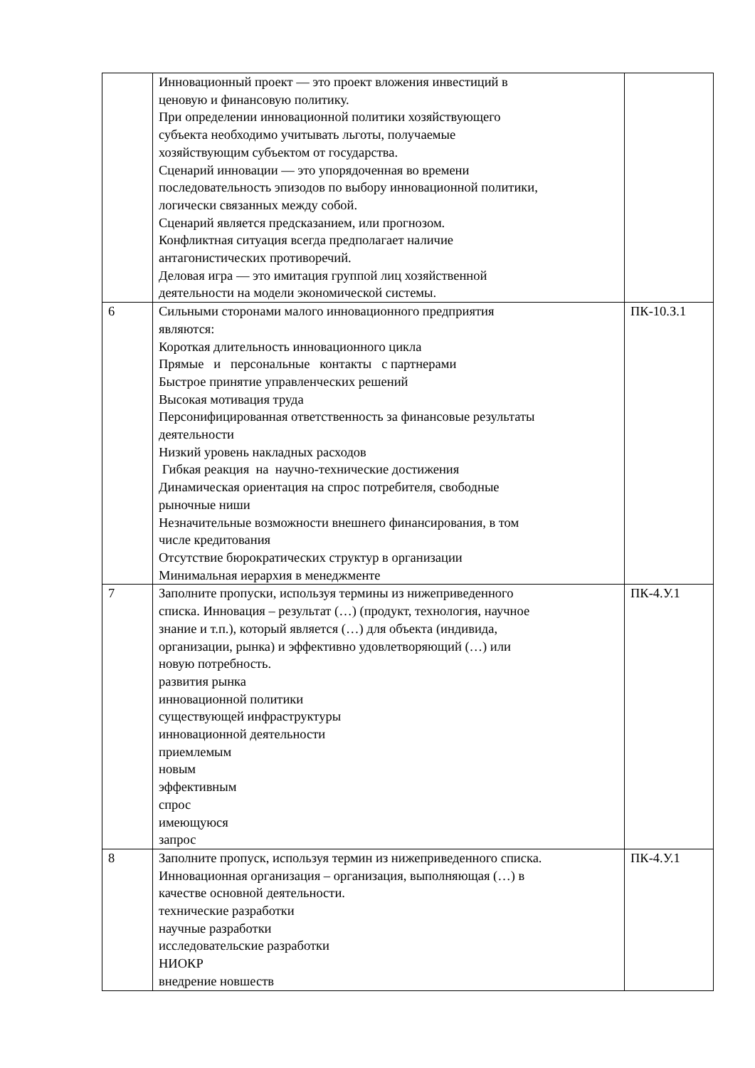| | Инновационный проект — это проект вложения инвестиций в ценовую и финансовую политику. При определении инновационной политики хозяйствующего субъекта необходимо учитывать льготы, получаемые хозяйствующим субъектом от государства. Сценарий инновации — это упорядоченная во времени последовательность эпизодов по выбору инновационной политики, логически связанных между собой. Сценарий является предсказанием, или прогнозом. Конфликтная ситуация всегда предполагает наличие антагонистических противоречий. Деловая игра — это имитация группой лиц хозяйственной деятельности на модели экономической системы. | |
| 6 | Сильными сторонами малого инновационного предприятия являются: Короткая длительность инновационного цикла Прямые и персональные контакты с партнерами Быстрое принятие управленческих решений Высокая мотивация труда Персонифицированная ответственность за финансовые результаты деятельности Низкий уровень накладных расходов Гибкая реакция на научно-технические достижения Динамическая ориентация на спрос потребителя, свободные рыночные ниши Незначительные возможности внешнего финансирования, в том числе кредитования Отсутствие бюрократических структур в организации Минимальная иерархия в менеджменте | ПК-10.З.1 |
| 7 | Заполните пропуски, используя термины из нижеприведенного списка. Инновация – результат (…) (продукт, технология, научное знание и т.п.), который является (…) для объекта (индивида, организации, рынка) и эффективно удовлетворяющий (…) или новую потребность. развития рынка инновационной политики существующей инфраструктуры инновационной деятельности приемлемым новым эффективным спрос имеющуюся запрос | ПК-4.У.1 |
| 8 | Заполните пропуск, используя термин из нижеприведенного списка. Инновационная организация – организация, выполняющая (…) в качестве основной деятельности. технические разработки научные разработки исследовательские разработки НИОКР внедрение новшеств | ПК-4.У.1 |